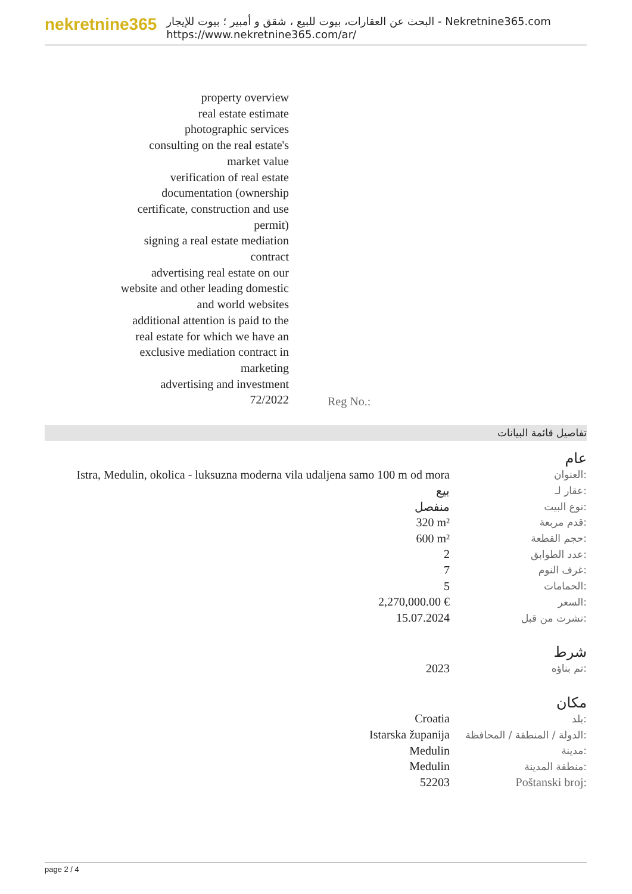nekretnine365
البحث عن العقارات، بيوت للبيع ، شقق و أمبير ؛ بيوت للإيجار - Nekretnine365.com
https://www.nekretnine365.com/ar/
property overview
real estate estimate
photographic services
consulting on the real estate's market value
verification of real estate documentation (ownership certificate, construction and use permit)
signing a real estate mediation contract
advertising real estate on our website and other leading domestic and world websites
additional attention is paid to the real estate for which we have an exclusive mediation contract in marketing
advertising and investment
72/2022
Reg No.:
تفاصيل قائمة البيانات
عام
| Istra, Medulin, okolica - luksuzna moderna vila udaljena samo 100 m od mora | العنوان: |
| بيع | عقار لـ: |
| منفصل | نوع البيت: |
| 320 m² | قدم مربعة: |
| 600 m² | حجم القطعة: |
| 2 | عدد الطوابق: |
| 7 | غرف النوم: |
| 5 | الحمامات: |
| 2,270,000.00 € | السعر: |
| 15.07.2024 | نشرت من قبل: |
شرط
| 2023 | تم بناؤه: |
مكان
| Croatia | بلد: |
| Istarska županija | الدولة / المنطقة / المحافظة: |
| Medulin | مدينة: |
| Medulin | منطقة المدينة: |
| 52203 | Poštanski broj: |
page 2 / 4